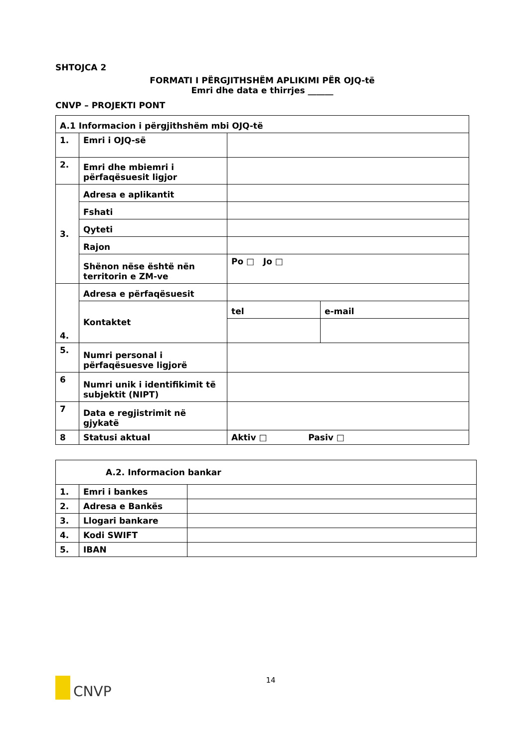SHTOJCA 2
FORMATI I PËRGJITHSHËM APLIKIMI PËR OJQ-të
Emri dhe data e thirrjes ______
CNVP – PROJEKTI PONT
| A.1 Informacion i përgjithshëm mbi OJQ-të | | | |
| 1. | Emri i OJQ-së | | |
| 2. | Emri dhe mbiemri i përfaqësuesit ligjor | | |
| 3. | Adresa e aplikantit | | |
| | Fshati | | |
| | Qyteti | | |
| | Rajon | | |
| | Shënon nëse është nën territorin e ZM-ve | Po □ Jo □ | |
| 4. | Adresa e përfaqësuesit | | |
| | Kontaktet | tel | e-mail |
| 5. | Numri personal i përfaqësuesve ligjorë | | |
| 6 | Numri unik i identifikimit të subjektit (NIPT) | | |
| 7 | Data e regjistrimit në gjykatë | | |
| 8 | Statusi aktual | Aktiv □ Pasiv □ | |
| A.2. Informacion bankar | | |
| 1. | Emri i bankes | |
| 2. | Adresa e Bankës | |
| 3. | Llogari bankare | |
| 4. | Kodi SWIFT | |
| 5. | IBAN | |
CNVP 14